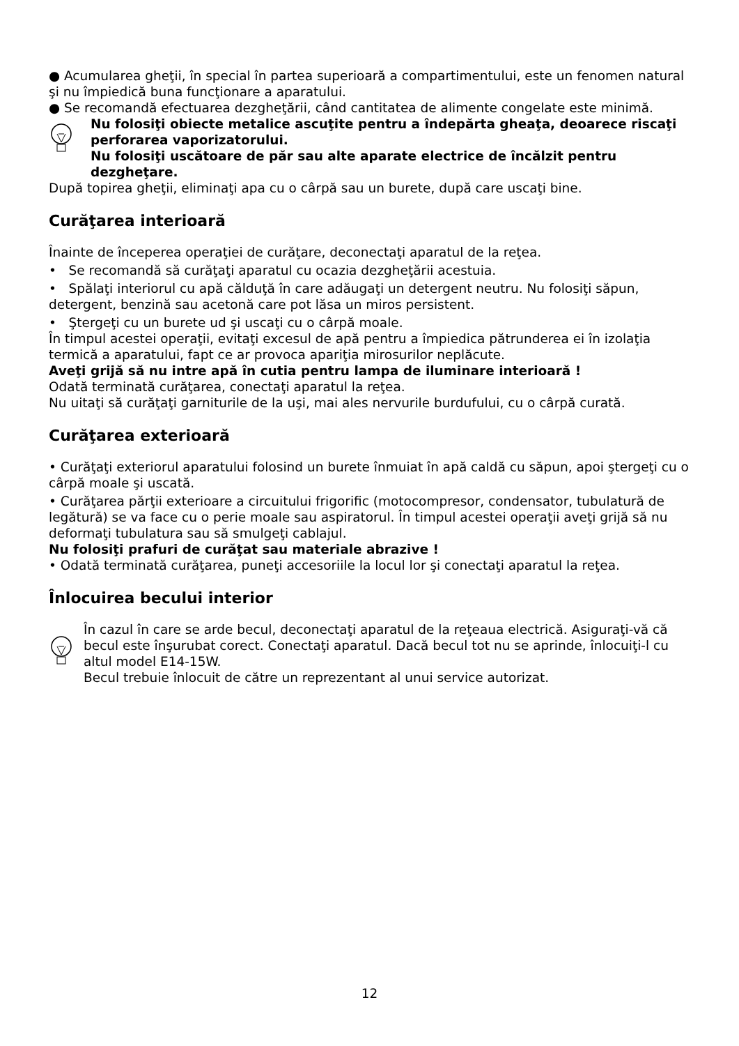● Acumularea gheţii, în special în partea superioară a compartimentului, este un fenomen natural şi nu împiedică buna funcţionare a aparatului.
● Se recomandă efectuarea dezgheţării, când cantitatea de alimente congelate este minimă.
Nu folosiţi obiecte metalice ascuţite pentru a îndepărta gheaţa, deoarece riscaţi perforarea vaporizatorului.
Nu folosiţi uscătoare de păr sau alte aparate electrice de încălzit pentru dezgheţare.
După topirea gheţii, eliminaţi apa cu o cârpă sau un burete, după care uscaţi bine.
Curăţarea interioară
Înainte de începerea operaţiei de curăţare, deconectaţi aparatul de la reţea.
• Se recomandă să curăţaţi aparatul cu ocazia dezgheţării acestuia.
• Spălaţi interiorul cu apă călduţă în care adăugaţi un detergent neutru. Nu folosiţi săpun, detergent, benzină sau acetonă care pot lăsa un miros persistent.
• Ştergeţi cu un burete ud şi uscaţi cu o cârpă moale.
În timpul acestei operaţii, evitaţi excesul de apă pentru a împiedica pătrunderea ei în izolaţia termică a aparatului, fapt ce ar provoca apariţia mirosurilor neplăcute.
Aveţi grijă să nu intre apă în cutia pentru lampa de iluminare interioară !
Odată terminată curăţarea, conectaţi aparatul la reţea.
Nu uitaţi să curăţaţi garniturile de la uşi, mai ales nervurile burdufului, cu o cârpă curată.
Curăţarea exterioară
• Curăţaţi exteriorul aparatului folosind un burete înmuiat în apă caldă cu săpun, apoi ştergeţi cu o cârpă moale şi uscată.
• Curăţarea părţii exterioare a circuitului frigorific (motocompresor, condensator, tubulatură de legătură) se va face cu o perie moale sau aspiratorul. În timpul acestei operaţii aveţi grijă să nu deformaţi tubulatura sau să smulgeţi cablajul.
Nu folosiţi prafuri de curăţat sau materiale abrazive !
• Odată terminată curăţarea, puneţi accesoriile la locul lor şi conectaţi aparatul la reţea.
Înlocuirea becului interior
În cazul în care se arde becul, deconectaţi aparatul de la reţeaua electrică. Asiguraţi-vă că becul este înşurubat corect. Conectaţi aparatul. Dacă becul tot nu se aprinde, înlocuiţi-l cu altul model E14-15W.
Becul trebuie înlocuit de către un reprezentant al unui service autorizat.
12